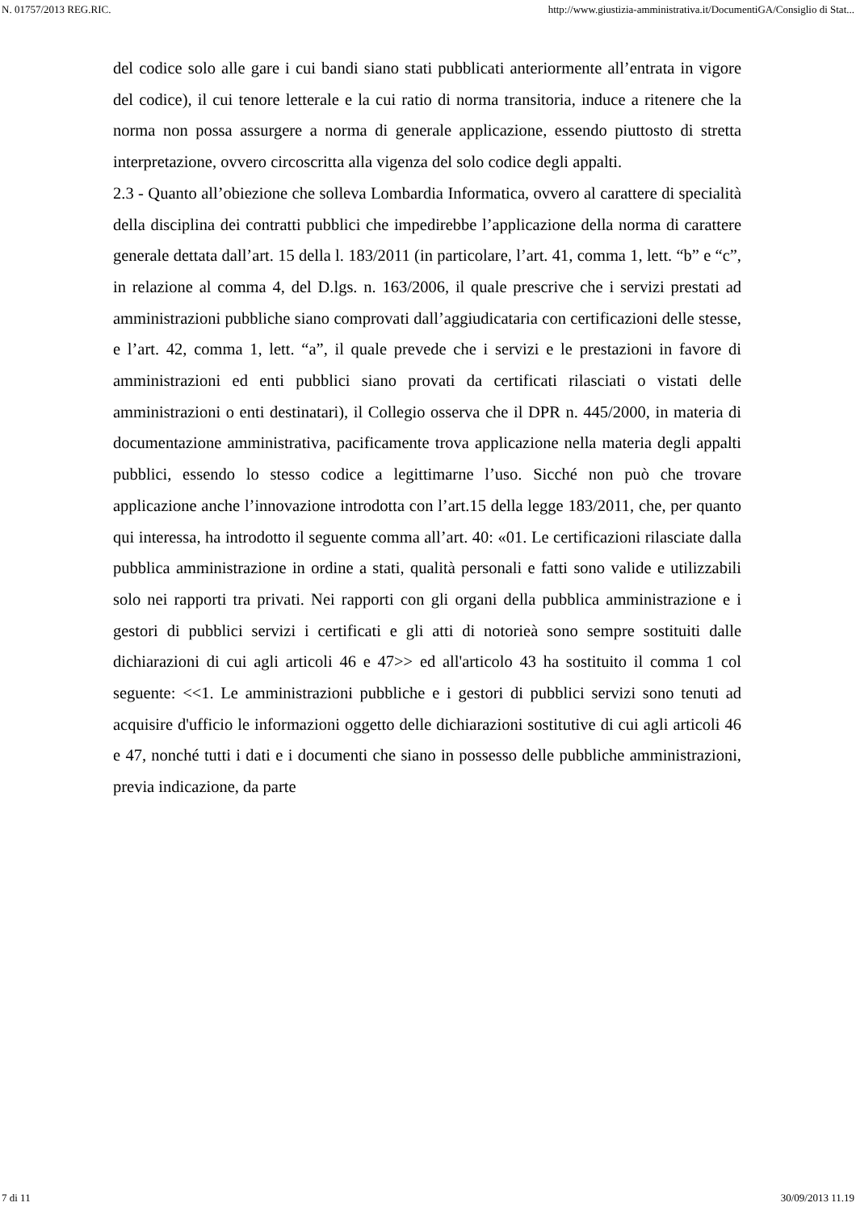N. 01757/2013 REG.RIC. http://www.giustizia-amministrativa.it/DocumentiGA/Consiglio di Stat...
del codice solo alle gare i cui bandi siano stati pubblicati anteriormente all’entrata in vigore del codice), il cui tenore letterale e la cui ratio di norma transitoria, induce a ritenere che la norma non possa assurgere a norma di generale applicazione, essendo piuttosto di stretta interpretazione, ovvero circoscritta alla vigenza del solo codice degli appalti.
2.3 - Quanto all’obiezione che solleva Lombardia Informatica, ovvero al carattere di specialità della disciplina dei contratti pubblici che impedirebbe l’applicazione della norma di carattere generale dettata dall’art. 15 della l. 183/2011 (in particolare, l’art. 41, comma 1, lett. “b” e “c”, in relazione al comma 4, del D.lgs. n. 163/2006, il quale prescrive che i servizi prestati ad amministrazioni pubbliche siano comprovati dall’aggiudicataria con certificazioni delle stesse, e l’art. 42, comma 1, lett. “a”, il quale prevede che i servizi e le prestazioni in favore di amministrazioni ed enti pubblici siano provati da certificati rilasciati o vistati delle amministrazioni o enti destinatari), il Collegio osserva che il DPR n. 445/2000, in materia di documentazione amministrativa, pacificamente trova applicazione nella materia degli appalti pubblici, essendo lo stesso codice a legittimarne l’uso. Sicché non può che trovare applicazione anche l’innovazione introdotta con l’art.15 della legge 183/2011, che, per quanto qui interessa, ha introdotto il seguente comma all’art. 40: «01. Le certificazioni rilasciate dalla pubblica amministrazione in ordine a stati, qualità personali e fatti sono valide e utilizzabili solo nei rapporti tra privati. Nei rapporti con gli organi della pubblica amministrazione e i gestori di pubblici servizi i certificati e gli atti di notorieà sono sempre sostituiti dalle dichiarazioni di cui agli articoli 46 e 47>> ed all'articolo 43 ha sostituito il comma 1 col seguente: <<1. Le amministrazioni pubbliche e i gestori di pubblici servizi sono tenuti ad acquisire d'ufficio le informazioni oggetto delle dichiarazioni sostitutive di cui agli articoli 46 e 47, nonché tutti i dati e i documenti che siano in possesso delle pubbliche amministrazioni, previa indicazione, da parte
7 di 11 30/09/2013 11.19